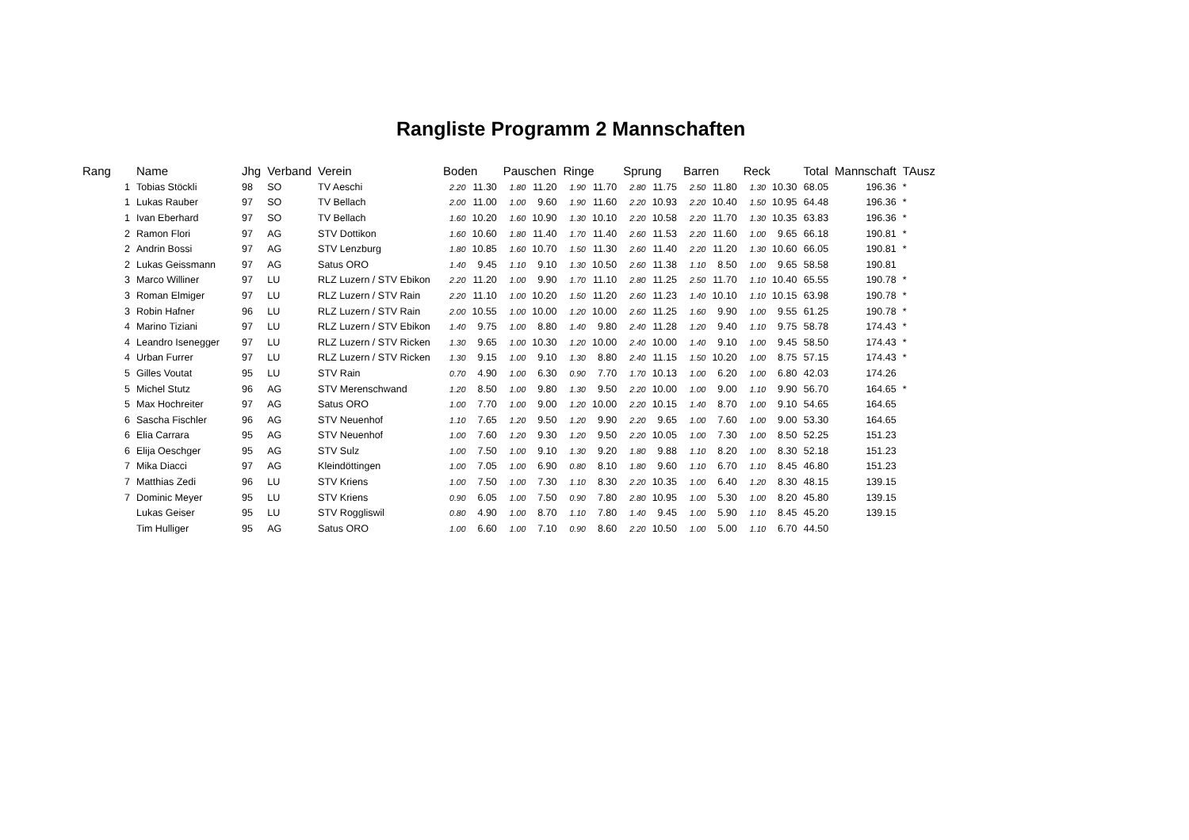Rangliste Programm 2 Mannschaften
| Rang | Name | Jhg | Verband | Verein | Boden | | Pauschen | | Ringe | | Sprung | | Barren | | Reck | | Total | Mannschaft | TAusz |
| --- | --- | --- | --- | --- | --- | --- | --- | --- | --- | --- | --- | --- | --- | --- | --- | --- | --- | --- | --- |
| 1 | Tobias Stöckli | 98 | SO | TV Aeschi | 2.20 | 11.30 | 1.80 | 11.20 | 1.90 | 11.70 | 2.80 | 11.75 | 2.50 | 11.80 | 1.30 | 10.30 | 68.05 | 196.36 | * |
| 1 | Lukas Rauber | 97 | SO | TV Bellach | 2.00 | 11.00 | 1.00 | 9.60 | 1.90 | 11.60 | 2.20 | 10.93 | 2.20 | 10.40 | 1.50 | 10.95 | 64.48 | 196.36 | * |
| 1 | Ivan Eberhard | 97 | SO | TV Bellach | 1.60 | 10.20 | 1.60 | 10.90 | 1.30 | 10.10 | 2.20 | 10.58 | 2.20 | 11.70 | 1.30 | 10.35 | 63.83 | 196.36 | * |
| 2 | Ramon Flori | 97 | AG | STV Dottikon | 1.60 | 10.60 | 1.80 | 11.40 | 1.70 | 11.40 | 2.60 | 11.53 | 2.20 | 11.60 | 1.00 | 9.65 | 66.18 | 190.81 | * |
| 2 | Andrin Bossi | 97 | AG | STV Lenzburg | 1.80 | 10.85 | 1.60 | 10.70 | 1.50 | 11.30 | 2.60 | 11.40 | 2.20 | 11.20 | 1.30 | 10.60 | 66.05 | 190.81 | * |
| 2 | Lukas Geissmann | 97 | AG | Satus ORO | 1.40 | 9.45 | 1.10 | 9.10 | 1.30 | 10.50 | 2.60 | 11.38 | 1.10 | 8.50 | 1.00 | 9.65 | 58.58 | 190.81 | |
| 3 | Marco Williner | 97 | LU | RLZ Luzern / STV Ebikon | 2.20 | 11.20 | 1.00 | 9.90 | 1.70 | 11.10 | 2.80 | 11.25 | 2.50 | 11.70 | 1.10 | 10.40 | 65.55 | 190.78 | * |
| 3 | Roman Elmiger | 97 | LU | RLZ Luzern / STV Rain | 2.20 | 11.10 | 1.00 | 10.20 | 1.50 | 11.20 | 2.60 | 11.23 | 1.40 | 10.10 | 1.10 | 10.15 | 63.98 | 190.78 | * |
| 3 | Robin Hafner | 96 | LU | RLZ Luzern / STV Rain | 2.00 | 10.55 | 1.00 | 10.00 | 1.20 | 10.00 | 2.60 | 11.25 | 1.60 | 9.90 | 1.00 | 9.55 | 61.25 | 190.78 | * |
| 4 | Marino Tiziani | 97 | LU | RLZ Luzern / STV Ebikon | 1.40 | 9.75 | 1.00 | 8.80 | 1.40 | 9.80 | 2.40 | 11.28 | 1.20 | 9.40 | 1.10 | 9.75 | 58.78 | 174.43 | * |
| 4 | Leandro Isenegger | 97 | LU | RLZ Luzern / STV Ricken | 1.30 | 9.65 | 1.00 | 10.30 | 1.20 | 10.00 | 2.40 | 10.00 | 1.40 | 9.10 | 1.00 | 9.45 | 58.50 | 174.43 | * |
| 4 | Urban Furrer | 97 | LU | RLZ Luzern / STV Ricken | 1.30 | 9.15 | 1.00 | 9.10 | 1.30 | 8.80 | 2.40 | 11.15 | 1.50 | 10.20 | 1.00 | 8.75 | 57.15 | 174.43 | * |
| 5 | Gilles Voutat | 95 | LU | STV Rain | 0.70 | 4.90 | 1.00 | 6.30 | 0.90 | 7.70 | 1.70 | 10.13 | 1.00 | 6.20 | 1.00 | 6.80 | 42.03 | 174.26 | |
| 5 | Michel Stutz | 96 | AG | STV Merenschwand | 1.20 | 8.50 | 1.00 | 9.80 | 1.30 | 9.50 | 2.20 | 10.00 | 1.00 | 9.00 | 1.10 | 9.90 | 56.70 | 164.65 | * |
| 5 | Max Hochreiter | 97 | AG | Satus ORO | 1.00 | 7.70 | 1.00 | 9.00 | 1.20 | 10.00 | 2.20 | 10.15 | 1.40 | 8.70 | 1.00 | 9.10 | 54.65 | 164.65 | |
| 6 | Sascha Fischler | 96 | AG | STV Neuenhof | 1.10 | 7.65 | 1.20 | 9.50 | 1.20 | 9.90 | 2.20 | 9.65 | 1.00 | 7.60 | 1.00 | 9.00 | 53.30 | 164.65 | |
| 6 | Elia Carrara | 95 | AG | STV Neuenhof | 1.00 | 7.60 | 1.20 | 9.30 | 1.20 | 9.50 | 2.20 | 10.05 | 1.00 | 7.30 | 1.00 | 8.50 | 52.25 | 151.23 | |
| 6 | Elija Oeschger | 95 | AG | STV Sulz | 1.00 | 7.50 | 1.00 | 9.10 | 1.30 | 9.20 | 1.80 | 9.88 | 1.10 | 8.20 | 1.00 | 8.30 | 52.18 | 151.23 | |
| 7 | Mika Diacci | 97 | AG | Kleindöttingen | 1.00 | 7.05 | 1.00 | 6.90 | 0.80 | 8.10 | 1.80 | 9.60 | 1.10 | 6.70 | 1.10 | 8.45 | 46.80 | 151.23 | |
| 7 | Matthias Zedi | 96 | LU | STV Kriens | 1.00 | 7.50 | 1.00 | 7.30 | 1.10 | 8.30 | 2.20 | 10.35 | 1.00 | 6.40 | 1.20 | 8.30 | 48.15 | 139.15 | |
| 7 | Dominic Meyer | 95 | LU | STV Kriens | 0.90 | 6.05 | 1.00 | 7.50 | 0.90 | 7.80 | 2.80 | 10.95 | 1.00 | 5.30 | 1.00 | 8.20 | 45.80 | 139.15 | |
| | Lukas Geiser | 95 | LU | STV Roggliswil | 0.80 | 4.90 | 1.00 | 8.70 | 1.10 | 7.80 | 1.40 | 9.45 | 1.00 | 5.90 | 1.10 | 8.45 | 45.20 | 139.15 | |
| | Tim Hulliger | 95 | AG | Satus ORO | 1.00 | 6.60 | 1.00 | 7.10 | 0.90 | 8.60 | 2.20 | 10.50 | 1.00 | 5.00 | 1.10 | 6.70 | 44.50 | | |